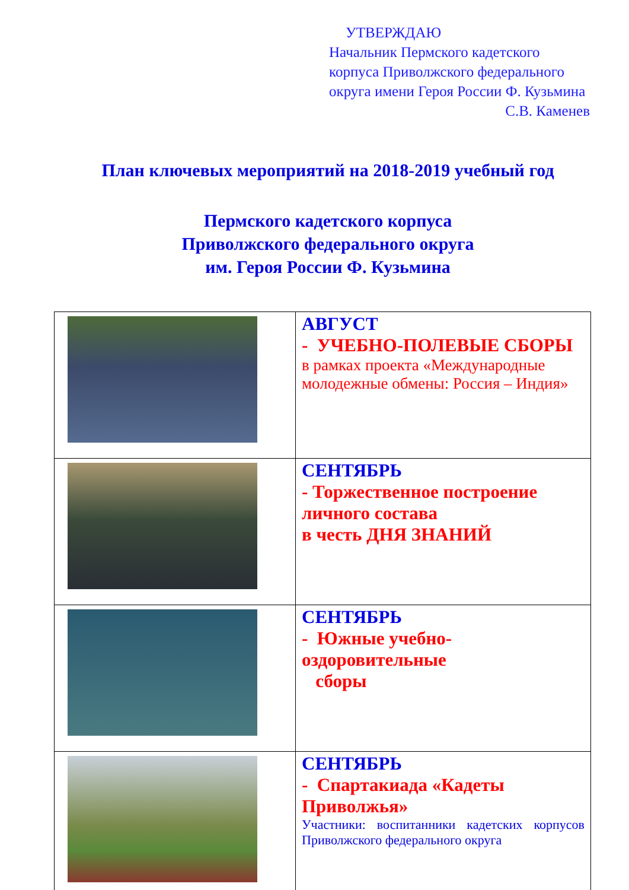УТВЕРЖДАЮ
Начальник Пермского кадетского корпуса Приволжского федерального округа имени Героя России Ф. Кузьмина
С.В. Каменев
План ключевых мероприятий на 2018-2019 учебный год
Пермского кадетского корпуса
Приволжского федерального округа
им. Героя России Ф. Кузьмина
| | АВГУСТ - УЧЕБНО-ПОЛЕВЫЕ СБОРЫ в рамках проекта «Международные молодежные обмены: Россия – Индия» |
| | СЕНТЯБРЬ - Торжественное построение личного состава в честь ДНЯ ЗНАНИЙ |
| | СЕНТЯБРЬ - Южные учебно-оздоровительные сборы |
| | СЕНТЯБРЬ - Спартакиада «Кадеты Приволжья» Участники: воспитанники кадетских корпусов Приволжского федерального округа |